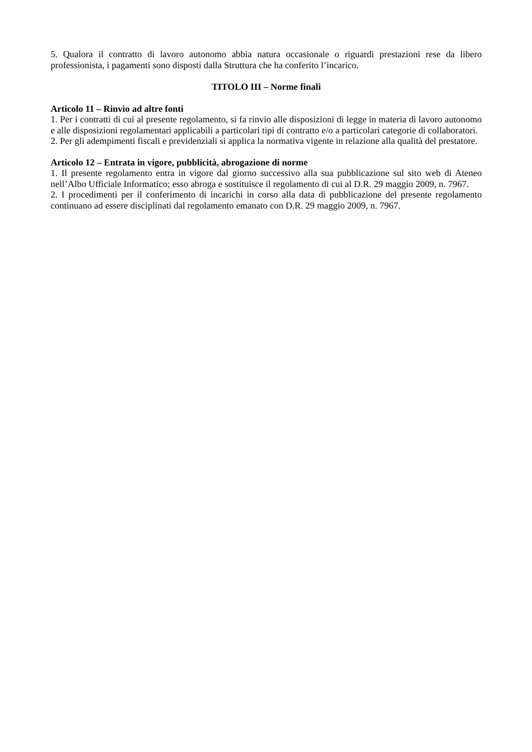5. Qualora il contratto di lavoro autonomo abbia natura occasionale o riguardi prestazioni rese da libero professionista, i pagamenti sono disposti dalla Struttura che ha conferito l’incarico.
TITOLO III – Norme finali
Articolo 11 – Rinvio ad altre fonti
1. Per i contratti di cui al presente regolamento, si fa rinvio alle disposizioni di legge in materia di lavoro autonomo e alle disposizioni regolamentari applicabili a particolari tipi di contratto e/o a particolari categorie di collaboratori.
2. Per gli adempimenti fiscali e previdenziali si applica la normativa vigente in relazione alla qualità del prestatore.
Articolo 12 – Entrata in vigore, pubblicità, abrogazione di norme
1. Il presente regolamento entra in vigore dal giorno successivo alla sua pubblicazione sul sito web di Ateneo nell’Albo Ufficiale Informatico; esso abroga e sostituisce il regolamento di cui al D.R. 29 maggio 2009, n. 7967.
2. I procedimenti per il conferimento di incarichi in corso alla data di pubblicazione del presente regolamento continuano ad essere disciplinati dal regolamento emanato con D.R. 29 maggio 2009, n. 7967.